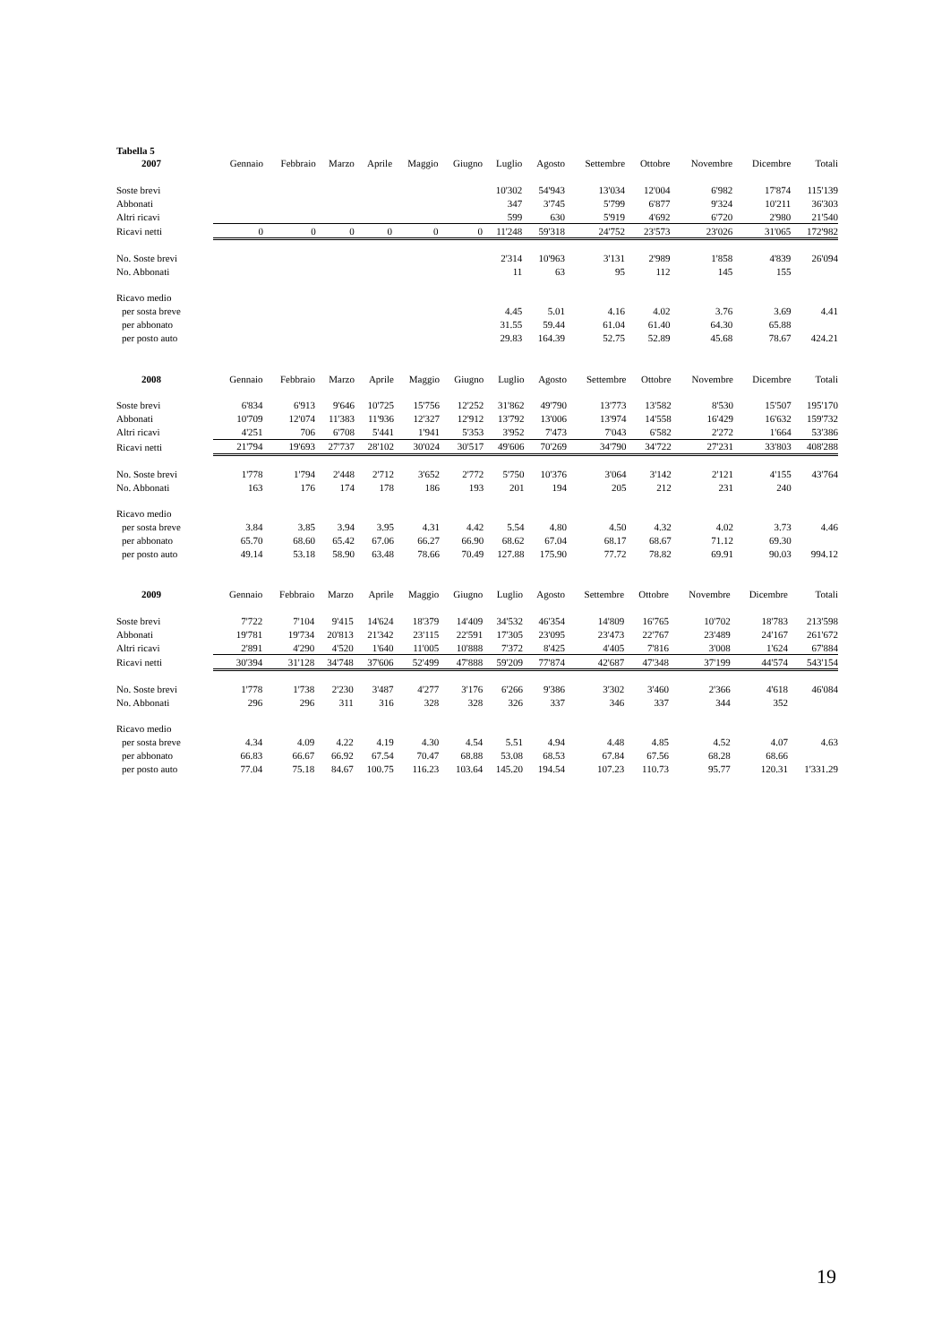Tabella 5
| 2007 | Gennaio | Febbraio | Marzo | Aprile | Maggio | Giugno | Luglio | Agosto | Settembre | Ottobre | Novembre | Dicembre | Totali |
| --- | --- | --- | --- | --- | --- | --- | --- | --- | --- | --- | --- | --- | --- |
| Soste brevi | | | | | | | 10'302 | 54'943 | 13'034 | 12'004 | 6'982 | 17'874 | 115'139 |
| Abbonati | | | | | | | 347 | 3'745 | 5'799 | 6'877 | 9'324 | 10'211 | 36'303 |
| Altri ricavi | | | | | | | 599 | 630 | 5'919 | 4'692 | 6'720 | 2'980 | 21'540 |
| Ricavi netti | 0 | 0 | 0 | 0 | 0 | 0 | 11'248 | 59'318 | 24'752 | 23'573 | 23'026 | 31'065 | 172'982 |
| No. Soste brevi | | | | | | | 2'314 | 10'963 | 3'131 | 2'989 | 1'858 | 4'839 | 26'094 |
| No. Abbonati | | | | | | | 11 | 63 | 95 | 112 | 145 | 155 | |
| Ricavo medio | | | | | | | | | | | | | |
| per sosta breve | | | | | | | 4.45 | 5.01 | 4.16 | 4.02 | 3.76 | 3.69 | 4.41 |
| per abbonato | | | | | | | 31.55 | 59.44 | 61.04 | 61.40 | 64.30 | 65.88 | |
| per posto auto | | | | | | | 29.83 | 164.39 | 52.75 | 52.89 | 45.68 | 78.67 | 424.21 |
| 2008 | Gennaio | Febbraio | Marzo | Aprile | Maggio | Giugno | Luglio | Agosto | Settembre | Ottobre | Novembre | Dicembre | Totali |
| --- | --- | --- | --- | --- | --- | --- | --- | --- | --- | --- | --- | --- | --- |
| Soste brevi | 6'834 | 6'913 | 9'646 | 10'725 | 15'756 | 12'252 | 31'862 | 49'790 | 13'773 | 13'582 | 8'530 | 15'507 | 195'170 |
| Abbonati | 10'709 | 12'074 | 11'383 | 11'936 | 12'327 | 12'912 | 13'792 | 13'006 | 13'974 | 14'558 | 16'429 | 16'632 | 159'732 |
| Altri ricavi | 4'251 | 706 | 6'708 | 5'441 | 1'941 | 5'353 | 3'952 | 7'473 | 7'043 | 6'582 | 2'272 | 1'664 | 53'386 |
| Ricavi netti | 21'794 | 19'693 | 27'737 | 28'102 | 30'024 | 30'517 | 49'606 | 70'269 | 34'790 | 34'722 | 27'231 | 33'803 | 408'288 |
| No. Soste brevi | 1'778 | 1'794 | 2'448 | 2'712 | 3'652 | 2'772 | 5'750 | 10'376 | 3'064 | 3'142 | 2'121 | 4'155 | 43'764 |
| No. Abbonati | 163 | 176 | 174 | 178 | 186 | 193 | 201 | 194 | 205 | 212 | 231 | 240 | |
| Ricavo medio | | | | | | | | | | | | | |
| per sosta breve | 3.84 | 3.85 | 3.94 | 3.95 | 4.31 | 4.42 | 5.54 | 4.80 | 4.50 | 4.32 | 4.02 | 3.73 | 4.46 |
| per abbonato | 65.70 | 68.60 | 65.42 | 67.06 | 66.27 | 66.90 | 68.62 | 67.04 | 68.17 | 68.67 | 71.12 | 69.30 | |
| per posto auto | 49.14 | 53.18 | 58.90 | 63.48 | 78.66 | 70.49 | 127.88 | 175.90 | 77.72 | 78.82 | 69.91 | 90.03 | 994.12 |
| 2009 | Gennaio | Febbraio | Marzo | Aprile | Maggio | Giugno | Luglio | Agosto | Settembre | Ottobre | Novembre | Dicembre | Totali |
| --- | --- | --- | --- | --- | --- | --- | --- | --- | --- | --- | --- | --- | --- |
| Soste brevi | 7'722 | 7'104 | 9'415 | 14'624 | 18'379 | 14'409 | 34'532 | 46'354 | 14'809 | 16'765 | 10'702 | 18'783 | 213'598 |
| Abbonati | 19'781 | 19'734 | 20'813 | 21'342 | 23'115 | 22'591 | 17'305 | 23'095 | 23'473 | 22'767 | 23'489 | 24'167 | 261'672 |
| Altri ricavi | 2'891 | 4'290 | 4'520 | 1'640 | 11'005 | 10'888 | 7'372 | 8'425 | 4'405 | 7'816 | 3'008 | 1'624 | 67'884 |
| Ricavi netti | 30'394 | 31'128 | 34'748 | 37'606 | 52'499 | 47'888 | 59'209 | 77'874 | 42'687 | 47'348 | 37'199 | 44'574 | 543'154 |
| No. Soste brevi | 1'778 | 1'738 | 2'230 | 3'487 | 4'277 | 3'176 | 6'266 | 9'386 | 3'302 | 3'460 | 2'366 | 4'618 | 46'084 |
| No. Abbonati | 296 | 296 | 311 | 316 | 328 | 328 | 326 | 337 | 346 | 337 | 344 | 352 | |
| Ricavo medio | | | | | | | | | | | | | |
| per sosta breve | 4.34 | 4.09 | 4.22 | 4.19 | 4.30 | 4.54 | 5.51 | 4.94 | 4.48 | 4.85 | 4.52 | 4.07 | 4.63 |
| per abbonato | 66.83 | 66.67 | 66.92 | 67.54 | 70.47 | 68.88 | 53.08 | 68.53 | 67.84 | 67.56 | 68.28 | 68.66 | |
| per posto auto | 77.04 | 75.18 | 84.67 | 100.75 | 116.23 | 103.64 | 145.20 | 194.54 | 107.23 | 110.73 | 95.77 | 120.31 | 1'331.29 |
19